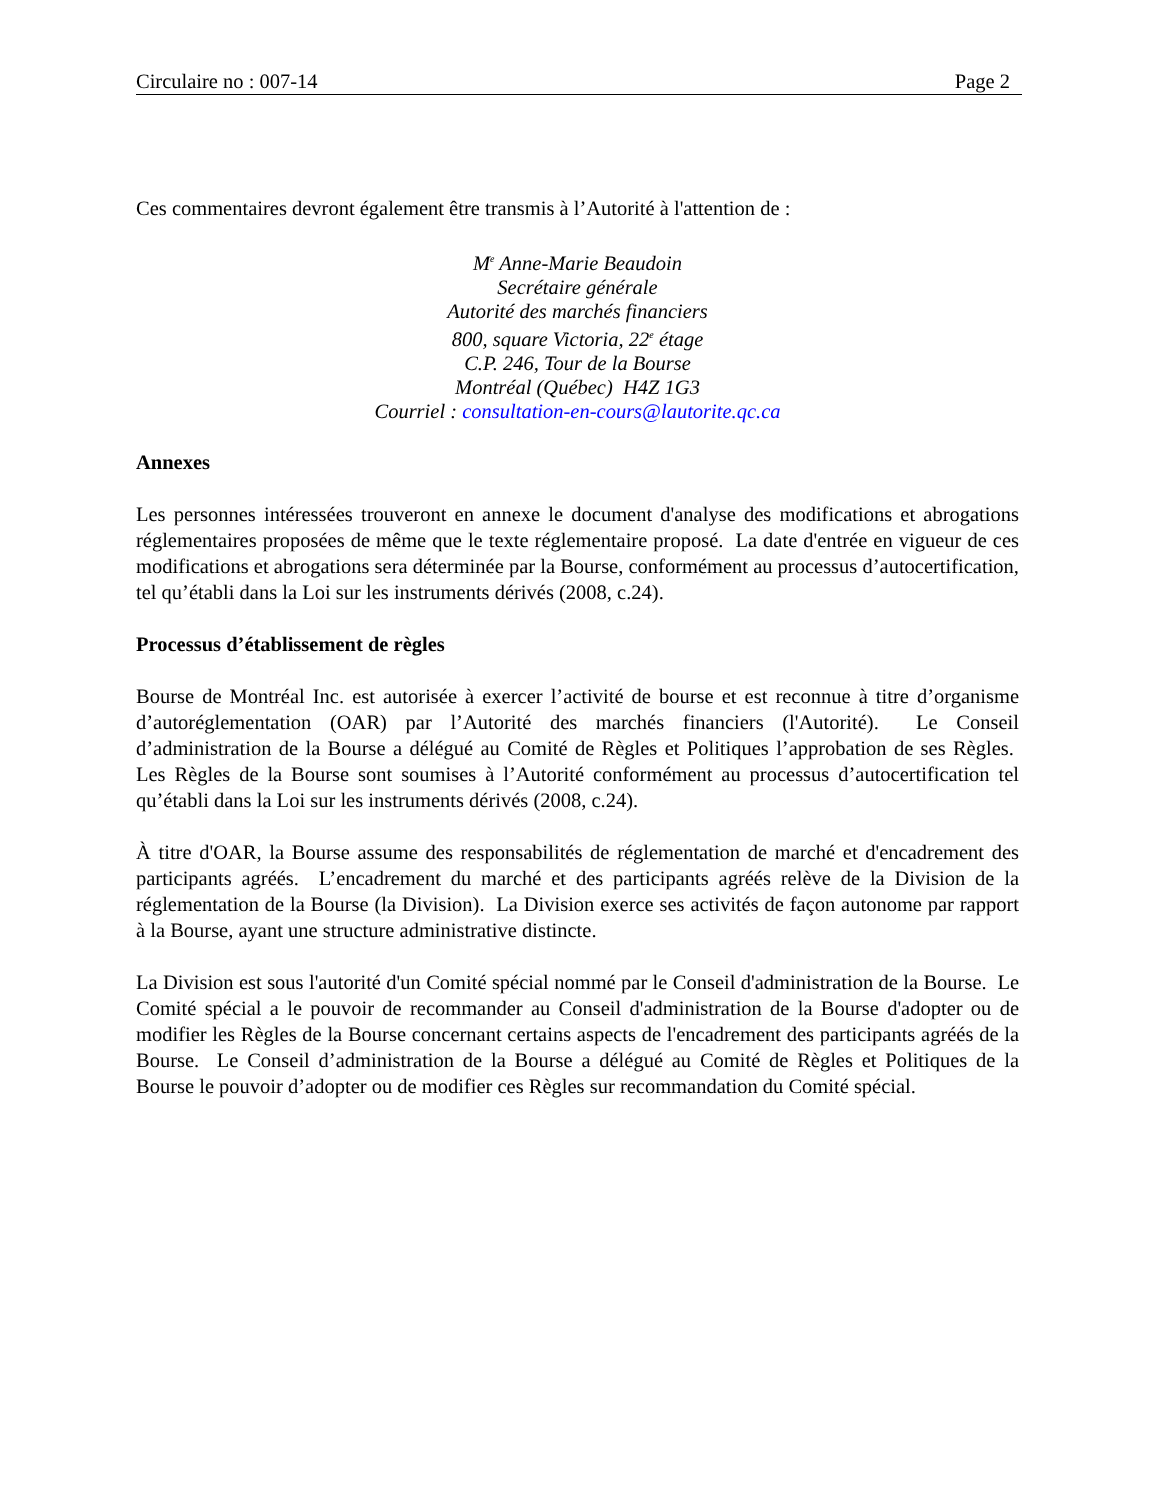Circulaire no : 007-14 Page 2
Ces commentaires devront également être transmis à l’Autorité à l'attention de :
M<sup>e</sup> Anne-Marie Beaudoin
Secrétaire générale
Autorité des marchés financiers
800, square Victoria, 22<sup>e</sup> étage
C.P. 246, Tour de la Bourse
Montréal (Québec) H4Z 1G3
Courriel : consultation-en-cours@lautorite.qc.ca
Annexes
Les personnes intéressées trouveront en annexe le document d'analyse des modifications et abrogations réglementaires proposées de même que le texte réglementaire proposé. La date d'entrée en vigueur de ces modifications et abrogations sera déterminée par la Bourse, conformément au processus d’autocertification, tel qu’établi dans la Loi sur les instruments dérivés (2008, c.24).
Processus d’établissement de règles
Bourse de Montréal Inc. est autorisée à exercer l’activité de bourse et est reconnue à titre d’organisme d’autoréglementation (OAR) par l’Autorité des marchés financiers (l'Autorité). Le Conseil d’administration de la Bourse a délégué au Comité de Règles et Politiques l’approbation de ses Règles. Les Règles de la Bourse sont soumises à l’Autorité conformément au processus d’autocertification tel qu’établi dans la Loi sur les instruments dérivés (2008, c.24).
À titre d'OAR, la Bourse assume des responsabilités de réglementation de marché et d'encadrement des participants agréés. L’encadrement du marché et des participants agréés relève de la Division de la réglementation de la Bourse (la Division). La Division exerce ses activités de façon autonome par rapport à la Bourse, ayant une structure administrative distincte.
La Division est sous l'autorité d'un Comité spécial nommé par le Conseil d'administration de la Bourse. Le Comité spécial a le pouvoir de recommander au Conseil d'administration de la Bourse d'adopter ou de modifier les Règles de la Bourse concernant certains aspects de l'encadrement des participants agréés de la Bourse. Le Conseil d’administration de la Bourse a délégué au Comité de Règles et Politiques de la Bourse le pouvoir d’adopter ou de modifier ces Règles sur recommandation du Comité spécial.